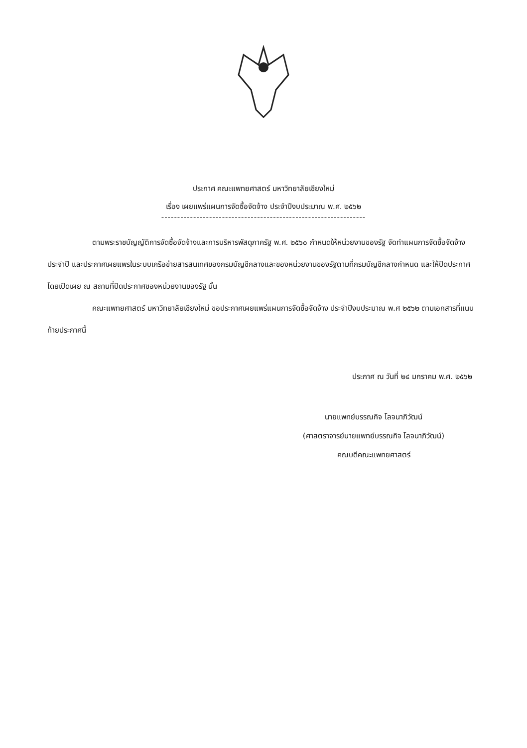ประกาศ คณะแพทยศาสตร์ มหาวิทยาลัยเชียงใหม่
เรื่อง เผยแพร่แผนการจัดซื้อจัดจ้าง ประจำปีงบประมาณ พ.ศ. ๒๕๖๒
----------------------------------------------------------------
ตามพระราชบัญญัติการจัดซื้อจัดจ้างและการบริหารพัสดุภาครัฐ พ.ศ. ๒๕๖๐ กำหนดให้หน่วยงานของรัฐ จัดทำแผนการจัดซื้อจัดจ้างประจำปี และประกาศเผยแพรในระบบเครือข่ายสารสนเทศของกรมบัญชีกลางและของหน่วยงานของรัฐตามที่กรมบัญชีกลางกำหนด และให้ปิดประกาศโดยเปิดเผย ณ สถานที่ปิดประกาศของหน่วยงานของรัฐ นั้น
คณะแพทยศาสตร์ มหาวิทยาลัยเชียงใหม่ ขอประกาศเผยแพร่แผนการจัดซื้อจัดจ้าง ประจำปีงบประมาณ พ.ศ ๒๕๖๒ ตามเอกสารที่แนบท้ายประกาศนี้
ประกาศ ณ วันที่ ๒๔ มกราคม พ.ศ. ๒๕๖๒
นายแพทย์บรรณกิจ โลจนาภิวัฒน์
(ศาสตราจารย์นายแพทย์บรรณกิจ โลจนาภิวัฒน์)
คณบดีคณะแพทยศาสตร์